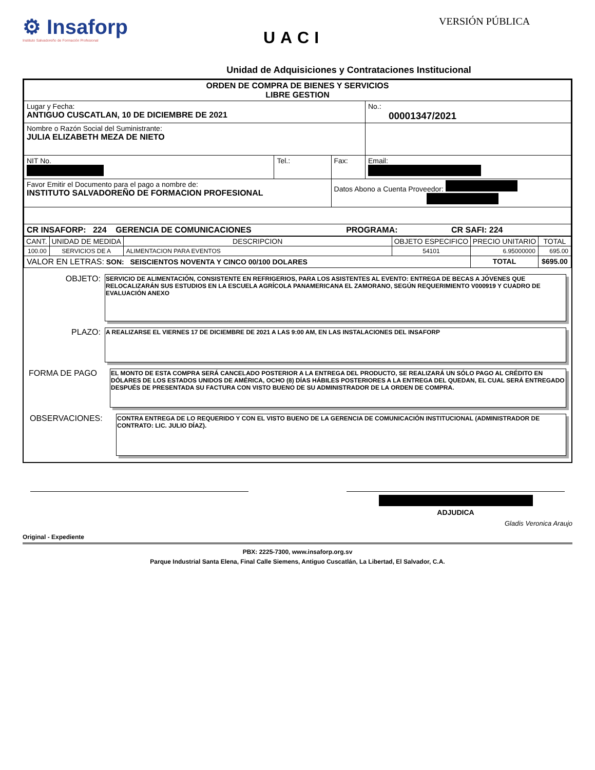⚙ Insaforp
Instituto Salvadoreño de Formación Profesional
UACI
VERSIÓN PÚBLICA
Unidad de Adquisiciones y Contrataciones Institucional
| ORDEN DE COMPRA DE BIENES Y SERVICIOS LIBRE GESTION | | | |
| Lugar y Fecha: ANTIGUO CUSCATLAN, 10 DE DICIEMBRE DE 2021 | | | No.: 00001347/2021 |
| Nombre o Razón Social del Suministrante: JULIA ELIZABETH MEZA DE NIETO | | | |
| NIT No. | Tel.: | Fax: | Email: |
| Favor Emitir el Documento para el pago a nombre de: INSTITUTO SALVADOREÑO DE FORMACION PROFESIONAL | | Datos Abono a Cuenta Proveedor: | |
| CR INSAFORP: 224 GERENCIA DE COMUNICACIONES PROGRAMA: CR SAFI: 224 | | | |
| CANT. | UNIDAD DE MEDIDA | DESCRIPCION | OBJETO ESPECIFICO | PRECIO UNITARIO | TOTAL |
| --- | --- | --- | --- | --- | --- |
| 100.00 | SERVICIOS DE A | ALIMENTACION PARA EVENTOS | 54101 | 6.95000000 | 695.00 |
| VALOR EN LETRAS: SON: SEISCIENTOS NOVENTA Y CINCO 00/100 DOLARES | | | | TOTAL | $695.00 |
OBJETO:
SERVICIO DE ALIMENTACIÓN, CONSISTENTE EN REFRIGERIOS, PARA LOS ASISTENTES AL EVENTO: ENTREGA DE BECAS A JÓVENES QUE RELOCALIZARÁN SUS ESTUDIOS EN LA ESCUELA AGRÍCOLA PANAMERICANA EL ZAMORANO, SEGÚN REQUERIMIENTO V000919 Y CUADRO DE EVALUACIÓN ANEXO
PLAZO:
A REALIZARSE EL VIERNES 17 DE DICIEMBRE DE 2021 A LAS 9:00 AM, EN LAS INSTALACIONES DEL INSAFORP
FORMA DE PAGO
EL MONTO DE ESTA COMPRA SERÁ CANCELADO POSTERIOR A LA ENTREGA DEL PRODUCTO, SE REALIZARÁ UN SÓLO PAGO AL CRÉDITO EN DÓLARES DE LOS ESTADOS UNIDOS DE AMÉRICA, OCHO (8) DÍAS HÁBILES POSTERIORES A LA ENTREGA DEL QUEDAN, EL CUAL SERÁ ENTREGADO DESPUÉS DE PRESENTADA SU FACTURA CON VISTO BUENO DE SU ADMINISTRADOR DE LA ORDEN DE COMPRA.
OBSERVACIONES:
CONTRA ENTREGA DE LO REQUERIDO Y CON EL VISTO BUENO DE LA GERENCIA DE COMUNICACIÓN INSTITUCIONAL (ADMINISTRADOR DE CONTRATO: LIC. JULIO DÍAZ).
ADJUDICA
Gladis Veronica Araujo
Original - Expediente
PBX: 2225-7300, www.insaforp.org.sv
Parque Industrial Santa Elena, Final Calle Siemens, Antiguo Cuscatlán, La Libertad, El Salvador, C.A.